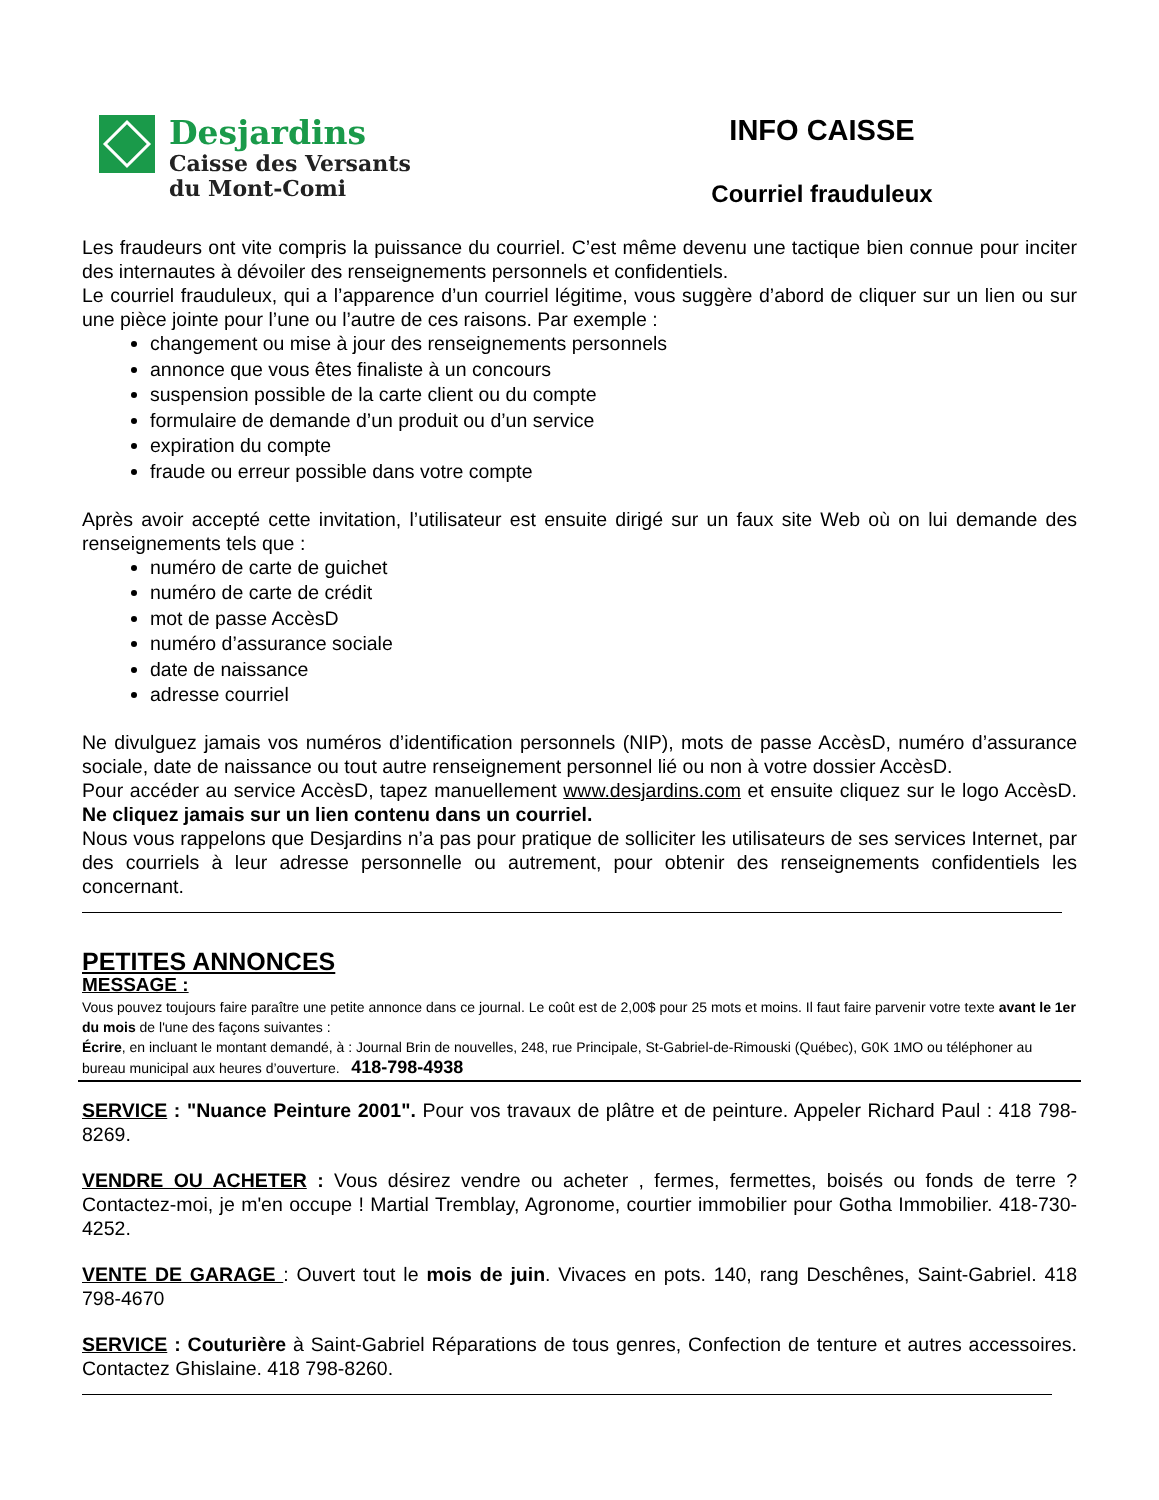Desjardins
Caisse des Versants
du Mont-Comi
INFO CAISSE
Courriel frauduleux
Les fraudeurs ont vite compris la puissance du courriel. C’est même devenu une tactique bien connue pour inciter des internautes à dévoiler des renseignements personnels et confidentiels.
Le courriel frauduleux, qui a l’apparence d’un courriel légitime, vous suggère d’abord de cliquer sur un lien ou sur une pièce jointe pour l’une ou l’autre de ces raisons. Par exemple :
changement ou mise à jour des renseignements personnels
annonce que vous êtes finaliste à un concours
suspension possible de la carte client ou du compte
formulaire de demande d’un produit ou d’un service
expiration du compte
fraude ou erreur possible dans votre compte
Après avoir accepté cette invitation, l’utilisateur est ensuite dirigé sur un faux site Web où on lui demande des renseignements tels que :
numéro de carte de guichet
numéro de carte de crédit
mot de passe AccèsD
numéro d’assurance sociale
date de naissance
adresse courriel
Ne divulguez jamais vos numéros d’identification personnels (NIP), mots de passe AccèsD, numéro d’assurance sociale, date de naissance ou tout autre renseignement personnel lié ou non à votre dossier AccèsD.
Pour accéder au service AccèsD, tapez manuellement www.desjardins.com et ensuite cliquez sur le logo AccèsD. Ne cliquez jamais sur un lien contenu dans un courriel.
Nous vous rappelons que Desjardins n’a pas pour pratique de solliciter les utilisateurs de ses services Internet, par des courriels à leur adresse personnelle ou autrement, pour obtenir des renseignements confidentiels les concernant.
PETITES ANNONCES
MESSAGE :
Vous pouvez toujours faire paraître une petite annonce dans ce journal. Le coût est de 2,00$ pour 25 mots et moins. Il faut faire parvenir votre texte avant le 1er du mois de l'une des façons suivantes :
Écrire, en incluant le montant demandé, à : Journal Brin de nouvelles, 248, rue Principale, St-Gabriel-de-Rimouski (Québec), G0K 1MO ou téléphoner au bureau municipal aux heures d’ouverture. 418-798-4938
SERVICE : "Nuance Peinture 2001". Pour vos travaux de plâtre et de peinture. Appeler Richard Paul : 418 798-8269.
VENDRE OU ACHETER : Vous désirez vendre ou acheter , fermes, fermettes, boisés ou fonds de terre ? Contactez-moi, je m'en occupe ! Martial Tremblay, Agronome, courtier immobilier pour Gotha Immobilier. 418-730-4252.
VENTE DE GARAGE : Ouvert tout le mois de juin. Vivaces en pots. 140, rang Deschênes, Saint-Gabriel. 418 798-4670
SERVICE : Couturière à Saint-Gabriel Réparations de tous genres, Confection de tenture et autres accessoires. Contactez Ghislaine. 418 798-8260.